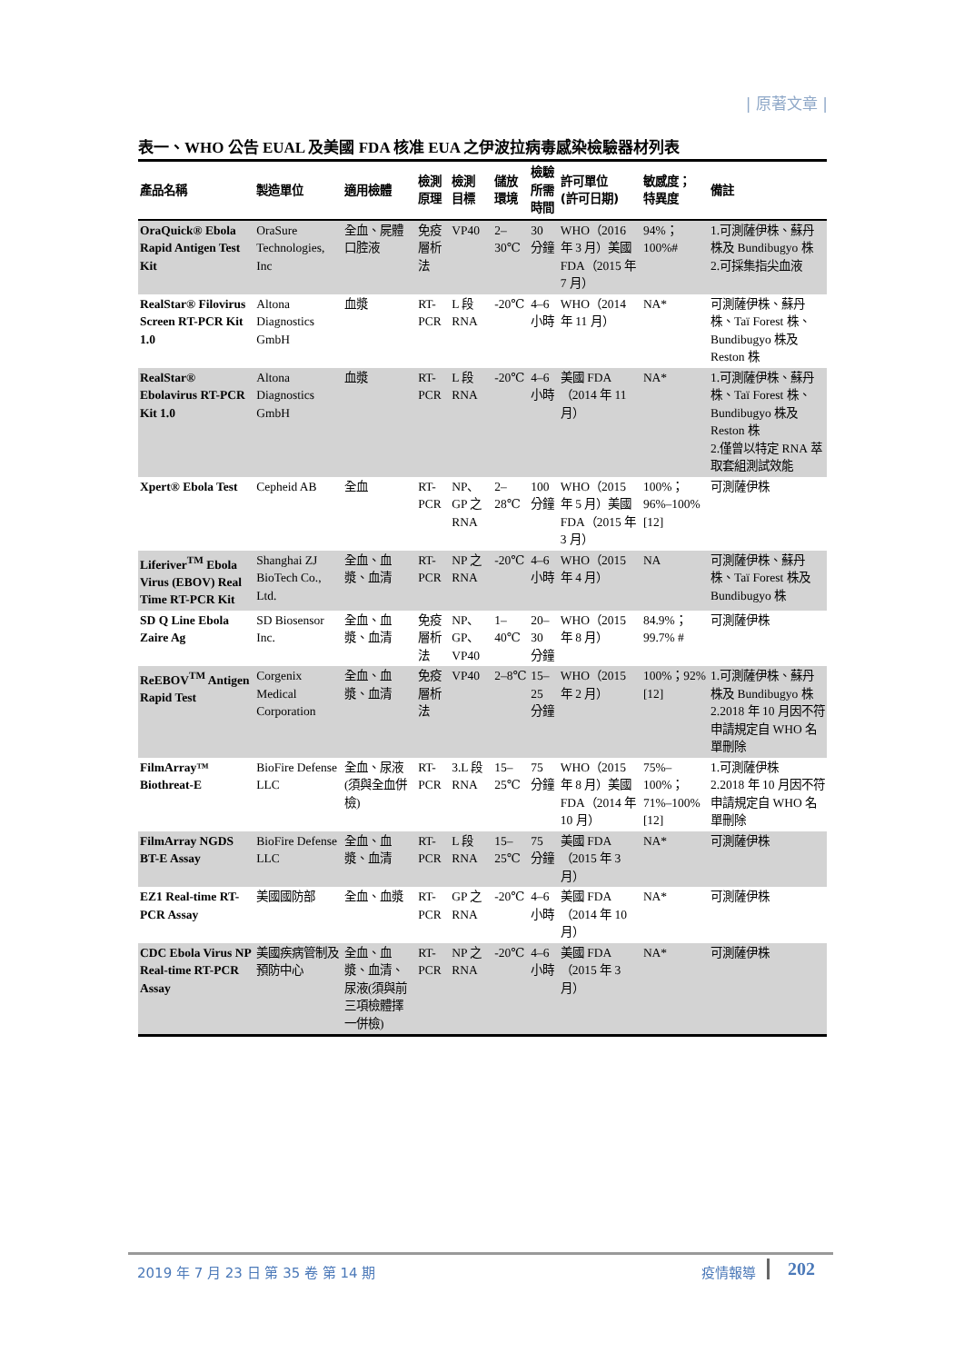| 原著文章 |
表一、WHO 公告 EUAL 及美國 FDA 核准 EUA 之伊波拉病毒感染檢驗器材列表
| 產品名稱 | 製造單位 | 適用檢體 | 檢測 原理 | 檢測 目標 | 儲放 環境 | 檢驗 所需 時間 | 許可單位 (許可日期) | 敏感度； 特異度 | 備註 |
| --- | --- | --- | --- | --- | --- | --- | --- | --- | --- |
| OraQuick® Ebola Rapid Antigen Test Kit | OraSure Technologies, Inc | 全血、屍體口腔液 | 免疫層析法 | VP40 | 2–30℃ | 30 分鐘 | WHO（2016 年 3 月）美國 FDA（2015 年 7 月） | 94%；100%# | 1.可測薩伊株、蘇丹株及 Bundibugyo 株 2.可採集指尖血液 |
| RealStar® Filovirus Screen RT-PCR Kit 1.0 | Altona Diagnostics GmbH | 血漿 | RT-PCR | L 段 RNA | -20℃ | 4–6 小時 | WHO（2014 年 11 月） | NA* | 可測薩伊株、蘇丹株、Taï Forest 株、Bundibugyo 株及 Reston 株 |
| RealStar® Ebolavirus RT-PCR Kit 1.0 | Altona Diagnostics GmbH | 血漿 | RT-PCR | L 段 RNA | -20℃ | 4–6 小時 | 美國 FDA（2014 年 11 月） | NA* | 1.可測薩伊株、蘇丹株、Taï Forest 株、Bundibugyo 株及 Reston 株 2.僅曾以特定 RNA 萃取套組測試效能 |
| Xpert® Ebola Test | Cepheid AB | 全血 | RT-PCR | NP、GP 之 RNA | 2–28℃ | 100 分鐘 | WHO（2015 年 5 月）美國 FDA（2015 年 3 月） | 100%；96%–100% [12] | 可測薩伊株 |
| Liferiver<sup>TM</sup> Ebola Virus (EBOV) Real Time RT-PCR Kit | Shanghai ZJ BioTech Co., Ltd. | 全血、血漿、血清 | RT-PCR | NP 之 RNA | -20℃ | 4–6 小時 | WHO（2015 年 4 月） | NA | 可測薩伊株、蘇丹株、Taï Forest 株及 Bundibugyo 株 |
| SD Q Line Ebola Zaire Ag | SD Biosensor Inc. | 全血、血漿、血清 | 免疫層析法 | NP、GP、VP40 | 1–40℃ | 20–30 分鐘 | WHO（2015 年 8 月） | 84.9%；99.7% # | 可測薩伊株 |
| ReEBOV<sup>TM</sup> Antigen Rapid Test | Corgenix Medical Corporation | 全血、血漿、血清 | 免疫層析法 | VP40 | 2–8℃ | 15–25 分鐘 | WHO（2015 年 2 月） | 100%；92% [12] | 1.可測薩伊株、蘇丹株及 Bundibugyo 株 2.2018 年 10 月因不符申請規定自 WHO 名單刪除 |
| FilmArray™ Biothreat-E | BioFire Defense LLC | 全血、尿液(須與全血併檢) | RT-PCR | 3.L 段 RNA | 15–25℃ | 75 分鐘 | WHO（2015 年 8 月）美國 FDA（2014 年 10 月） | 75%–100%；71%–100% [12] | 1.可測薩伊株 2.2018 年 10 月因不符申請規定自 WHO 名單刪除 |
| FilmArray NGDS BT-E Assay | BioFire Defense LLC | 全血、血漿、血清 | RT-PCR | L 段 RNA | 15–25℃ | 75 分鐘 | 美國 FDA（2015 年 3 月） | NA* | 可測薩伊株 |
| EZ1 Real-time RT-PCR Assay | 美國國防部 | 全血、血漿 | RT-PCR | GP 之 RNA | -20℃ | 4–6 小時 | 美國 FDA（2014 年 10 月） | NA* | 可測薩伊株 |
| CDC Ebola Virus NP Real-time RT-PCR Assay | 美國疾病管制及預防中心 | 全血、血漿、血清、尿液(須與前三項檢體擇一併檢) | RT-PCR | NP 之 RNA | -20℃ | 4–6 小時 | 美國 FDA（2015 年 3 月） | NA* | 可測薩伊株 |
2019 年 7 月 23 日 第 35 卷 第 14 期 疫情報導 202